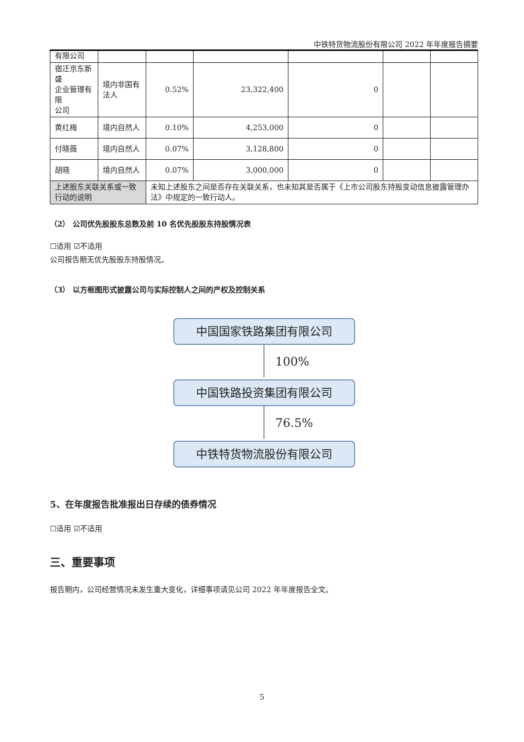中铁特货物流股份有限公司 2022 年年度报告摘要
| 有限公司 | | | | | | |
| 宿迁京东新盛 企业管理有限 公司 | 境内非国有法人 | 0.52% | 23,322,400 | 0 | | |
| 黄红梅 | 境内自然人 | 0.10% | 4,253,000 | 0 | | |
| 付晓薇 | 境内自然人 | 0.07% | 3,128,800 | 0 | | |
| 胡晓 | 境内自然人 | 0.07% | 3,000,000 | 0 | | |
| 上述股东关联关系或一致行动的说明 | | 未知上述股东之间是否存在关联关系，也未知其是否属于《上市公司股东持股变动信息披露管理办法》中规定的一致行动人。 | | | | |
（2） 公司优先股股东总数及前 10 名优先股股东持股情况表
☐适用 ☑不适用
公司报告期无优先股股东持股情况。
（3） 以方框图形式披露公司与实际控制人之间的产权及控制关系
中国国家铁路集团有限公司
100%
中国铁路投资集团有限公司
76.5%
中铁特货物流股份有限公司
5、在年度报告批准报出日存续的债券情况
☐适用 ☑不适用
三、重要事项
报告期内，公司经营情况未发生重大变化，详细事项请见公司 2022 年年度报告全文。
5